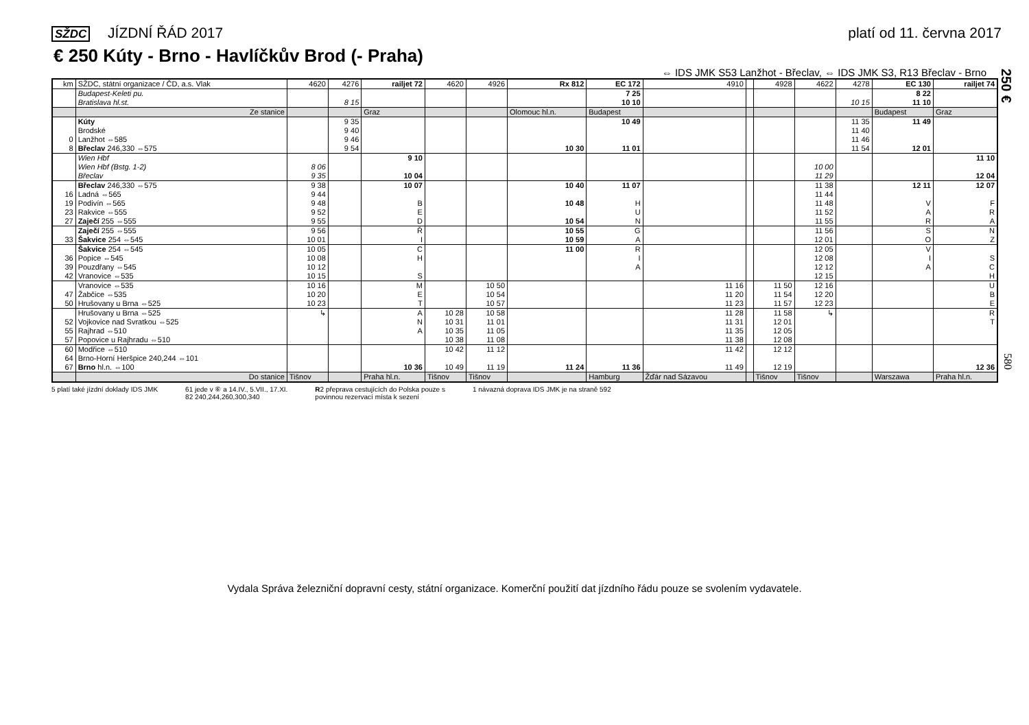SŽDC JÍZDNÍ ŘÁD 2017 platí od 11. června 2017
€ 250 Kúty - Brno - Havlíčkův Brod (- Praha)
⇔ IDS JMK S53 Lanžhot - Břeclav, ⇔ IDS JMK S3, R13 Břeclav - Brno
| km | SŽDC, státní organizace / ČD, a.s. Vlak | 4620 | 4276 | railjet 72 | 4620 | 4926 | Rx 812 | EC 172 | 4910 | | 4928 | 4622 | 4278 | EC 130 | railjet 74 |
| --- | --- | --- | --- | --- | --- | --- | --- | --- | --- | --- | --- | --- | --- | --- | --- |
| | Budapest-Keleti pu. Bratislava hl.st. | | 8 15 | | | | | 7 25 10 10 | | | | | 10 15 | 8 22 11 10 | |
| | Ze stanice | | | Graz | | | Olomouc hl.n. | Budapest | | | | | | Budapest | Graz |
| 0 8 | Kúty Brodské Lanžhot ⇔585 Břeclav 246,330 ⇔575 | | 9 35 9 40 9 46 9 54 | | | | 10 30 | 10 49 11 01 | | | | | 11 35 11 40 11 46 11 54 | 11 49 12 01 | |
| | Wien Hbf Wien Hbf (Bstg. 1-2) Břeclav | 8 06 9 35 | | 9 10 10 04 | | | | | | | | 10 00 11 29 | | | 11 10 12 04 |
| 16 19 23 27 | Břeclav 246,330 ⇔575 Ladná ⇔565 Podivín ⇔565 Rakvice ⇔555 Zaječí 255 ⇔555 | 9 38 9 44 9 48 9 52 9 55 | | 10 07 B E D | | | 10 40 10 48 10 54 | 11 07 H U N | | | | 11 38 11 44 11 48 11 52 11 55 | | 12 11 V A R | 12 07 F R A |
| 33 | Zaječí 255 ⇔555 Šakvice 254 ⇔545 | 9 56 10 01 | | Ř I | | | 10 55 10 59 | G A | | | | 11 56 12 01 | | S O | N Z |
| 36 39 42 | Šakvice 254 ⇔545 Popice ⇔545 Pouzdřany ⇔545 Vranovice ⇔535 | 10 05 10 08 10 12 10 15 | | C H S | | | 11 00 | R I A | | | | 12 05 12 08 12 12 12 15 | | V I A | S C H |
| 47 50 | Vranovice ⇔535 Žabčice ⇔535 Hrušovany u Brna ⇔525 | 10 16 10 20 10 23 | | M E T | | 10 50 10 54 10 57 | | | 11 16 11 20 11 23 | | 11 50 11 54 11 57 | 12 16 12 20 12 23 | | | U B E |
| 52 55 57 | Hrušovany u Brna ⇔525 Vojkovice nad Svratkou ⇔525 Rajhrad ⇔510 Popovice u Rajhradu ⇔510 | ↳ | | A N A | 10 28 10 31 10 35 10 38 | 10 58 11 01 11 05 11 08 | | | 11 28 11 31 11 35 11 38 | | 11 58 12 01 12 05 12 08 | ↳ | | | R T |
| 60 64 67 | Modřice ⇔510 Brno-Horní Heršpice 240,244 ⇔101 Brno hl.n. ⇔100 | | | 10 36 | 10 42 10 49 | 11 12 11 19 | 11 24 | 11 36 | 11 42 11 49 | | 12 12 12 19 | | | | 12 36 |
| | Do stanice | Tišnov | | Praha hl.n. | Tišnov | Tišnov | | Hamburg | Žďár nad Sázavou | | Tišnov | Tišnov | | Warszawa | Praha hl.n. |
5 platí také jízdní doklady IDS JMK
61 jede v ⑥ a 14.IV., 5.VII., 17.XI.
82 240,244,260,300,340
R2 přeprava cestujících do Polska pouze s
povinnou rezervací místa k sezení
1 návazná doprava IDS JMK je na straně 592
Vydala Správa železniční dopravní cesty, státní organizace. Komerční použití dat jízdního řádu pouze se svolením vydavatele.
250 €
580